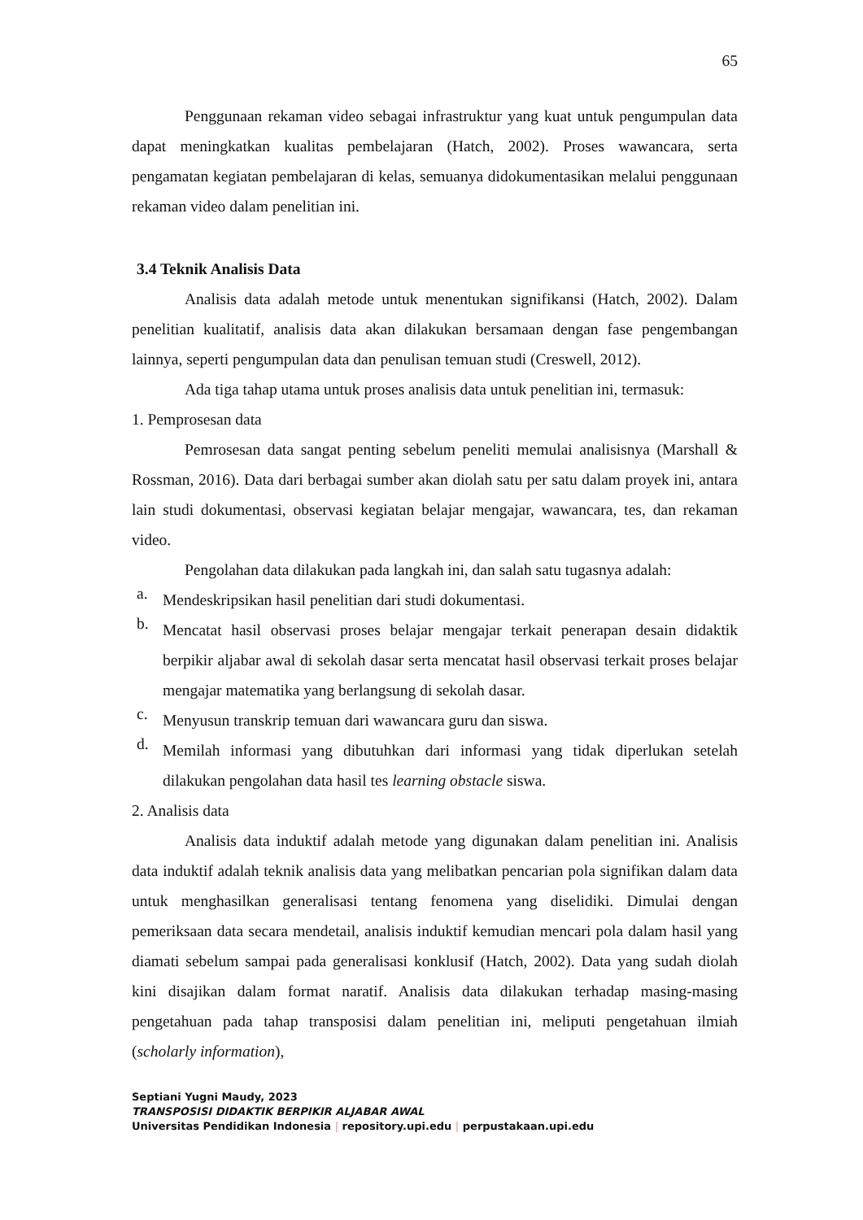65
Penggunaan rekaman video sebagai infrastruktur yang kuat untuk pengumpulan data dapat meningkatkan kualitas pembelajaran (Hatch, 2002). Proses wawancara, serta pengamatan kegiatan pembelajaran di kelas, semuanya didokumentasikan melalui penggunaan rekaman video dalam penelitian ini.
3.4 Teknik Analisis Data
Analisis data adalah metode untuk menentukan signifikansi (Hatch, 2002). Dalam penelitian kualitatif, analisis data akan dilakukan bersamaan dengan fase pengembangan lainnya, seperti pengumpulan data dan penulisan temuan studi (Creswell, 2012).
Ada tiga tahap utama untuk proses analisis data untuk penelitian ini, termasuk:
1. Pemprosesan data
Pemrosesan data sangat penting sebelum peneliti memulai analisisnya (Marshall & Rossman, 2016). Data dari berbagai sumber akan diolah satu per satu dalam proyek ini, antara lain studi dokumentasi, observasi kegiatan belajar mengajar, wawancara, tes, dan rekaman video.
Pengolahan data dilakukan pada langkah ini, dan salah satu tugasnya adalah:
a.
Mendeskripsikan hasil penelitian dari studi dokumentasi.
b.
Mencatat hasil observasi proses belajar mengajar terkait penerapan desain didaktik berpikir aljabar awal di sekolah dasar serta mencatat hasil observasi terkait proses belajar mengajar matematika yang berlangsung di sekolah dasar.
c.
Menyusun transkrip temuan dari wawancara guru dan siswa.
d.
Memilah informasi yang dibutuhkan dari informasi yang tidak diperlukan setelah dilakukan pengolahan data hasil tes learning obstacle siswa.
2. Analisis data
Analisis data induktif adalah metode yang digunakan dalam penelitian ini. Analisis data induktif adalah teknik analisis data yang melibatkan pencarian pola signifikan dalam data untuk menghasilkan generalisasi tentang fenomena yang diselidiki. Dimulai dengan pemeriksaan data secara mendetail, analisis induktif kemudian mencari pola dalam hasil yang diamati sebelum sampai pada generalisasi konklusif (Hatch, 2002). Data yang sudah diolah kini disajikan dalam format naratif. Analisis data dilakukan terhadap masing-masing pengetahuan pada tahap transposisi dalam penelitian ini, meliputi pengetahuan ilmiah (scholarly information),
Septiani Yugni Maudy, 2023
TRANSPOSISI DIDAKTIK BERPIKIR ALJABAR AWAL
Universitas Pendidikan Indonesia | repository.upi.edu | perpustakaan.upi.edu